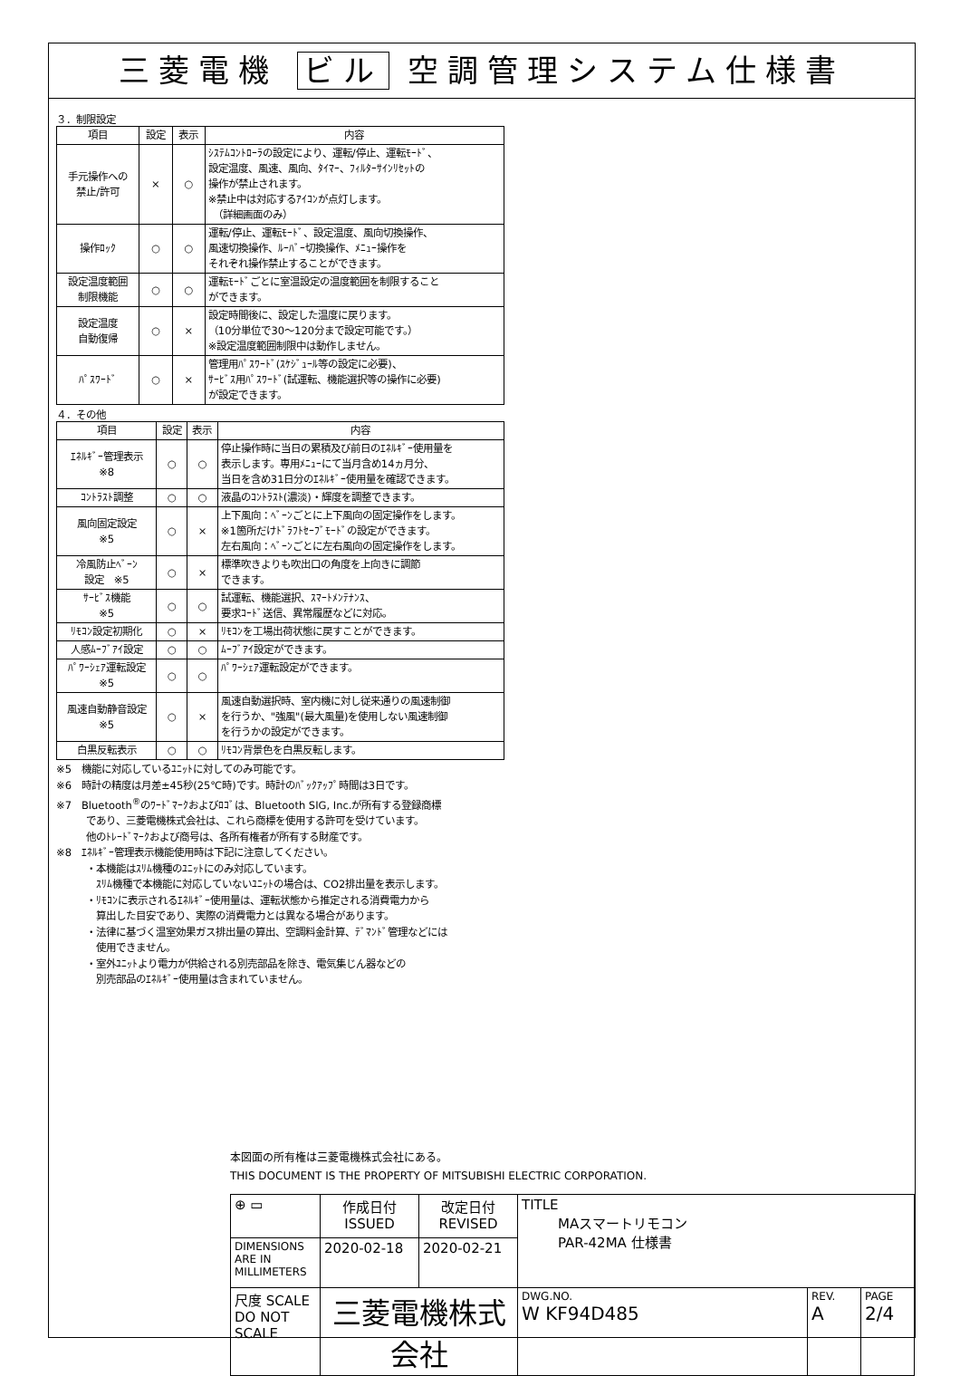三菱電機 ビル 空調管理システム仕様書
３．制限設定
| 項目 | 設定 | 表示 | 内容 |
| --- | --- | --- | --- |
| 手元操作への 禁止/許可 | × | ○ | ｼｽﾃﾑｺﾝﾄﾛｰﾗの設定により、運転/停止、運転ﾓｰﾄﾞ、 設定温度、風速、風向、ﾀｲﾏｰ、ﾌｨﾙﾀｰｻｲﾝﾘｾｯﾄの 操作が禁止されます。 ※禁止中は対応するｱｲｺﾝが点灯します。 （詳細画面のみ） |
| 操作ﾛｯｸ | ○ | ○ | 運転/停止、運転ﾓｰﾄﾞ、設定温度、風向切換操作、 風速切換操作、ﾙｰﾊﾞｰ切換操作、ﾒﾆｭｰ操作を それぞれ操作禁止することができます。 |
| 設定温度範囲 制限機能 | ○ | ○ | 運転ﾓｰﾄﾞごとに室温設定の温度範囲を制限すること ができます。 |
| 設定温度 自動復帰 | ○ | × | 設定時間後に、設定した温度に戻ります。 （10分単位で30～120分まで設定可能です。） ※設定温度範囲制限中は動作しません。 |
| ﾊﾟｽﾜｰﾄﾞ | ○ | × | 管理用ﾊﾟｽﾜｰﾄﾞ(ｽｹｼﾞｭｰﾙ等の設定に必要)、 ｻｰﾋﾞｽ用ﾊﾟｽﾜｰﾄﾞ(試運転、機能選択等の操作に必要) が設定できます。 |
４．その他
| 項目 | 設定 | 表示 | 内容 |
| --- | --- | --- | --- |
| ｴﾈﾙｷﾞｰ管理表示 ※8 | ○ | ○ | 停止操作時に当日の累積及び前日のｴﾈﾙｷﾞｰ使用量を 表示します。専用ﾒﾆｭｰにて当月含め14ヵ月分、 当日を含め31日分のｴﾈﾙｷﾞｰ使用量を確認できます。 |
| ｺﾝﾄﾗｽﾄ調整 | ○ | ○ | 液晶のｺﾝﾄﾗｽﾄ(濃淡)・輝度を調整できます。 |
| 風向固定設定 ※5 | ○ | × | 上下風向：ﾍﾞｰﾝごとに上下風向の固定操作をします。 ※1箇所だけﾄﾞﾗﾌﾄｾｰﾌﾞﾓｰﾄﾞの設定ができます。 左右風向：ﾍﾞｰﾝごとに左右風向の固定操作をします。 |
| 冷風防止ﾍﾞｰﾝ 設定 ※5 | ○ | × | 標準吹きよりも吹出口の角度を上向きに調節 できます。 |
| ｻｰﾋﾞｽ機能 ※5 | ○ | ○ | 試運転、機能選択、ｽﾏｰﾄﾒﾝﾃﾅﾝｽ、 要求ｺｰﾄﾞ送信、異常履歴などに対応。 |
| ﾘﾓｺﾝ設定初期化 | ○ | × | ﾘﾓｺﾝを工場出荷状態に戻すことができます。 |
| 人感ﾑｰﾌﾞｱｲ設定 | ○ | ○ | ﾑｰﾌﾞｱｲ設定ができます。 |
| ﾊﾟﾜｰｼｪｱ運転設定 ※5 | ○ | ○ | ﾊﾟﾜｰｼｪｱ運転設定ができます。 |
| 風速自動静音設定 ※5 | ○ | × | 風速自動選択時、室内機に対し従来通りの風速制御 を行うか、"強風"(最大風量)を使用しない風速制御 を行うかの設定ができます。 |
| 白黒反転表示 | ○ | ○ | ﾘﾓｺﾝ背景色を白黒反転します。 |
※5　機能に対応しているﾕﾆｯﾄに対してのみ可能です。
※6　時計の精度は月差±45秒(25℃時)です。時計のﾊﾞｯｸｱｯﾌﾟ時間は3日です。
※7　Bluetooth<sup>®</sup>のﾜｰﾄﾞﾏｰｸおよびﾛｺﾞは、Bluetooth SIG, Inc.が所有する登録商標
　　　であり、三菱電機株式会社は、これら商標を使用する許可を受けています。
　　　他のﾄﾚｰﾄﾞﾏｰｸおよび商号は、各所有権者が所有する財産です。
※8　ｴﾈﾙｷﾞｰ管理表示機能使用時は下記に注意してください。
　　　・本機能はｽﾘﾑ機種のﾕﾆｯﾄにのみ対応しています。
　　　　ｽﾘﾑ機種で本機能に対応していないﾕﾆｯﾄの場合は、CO2排出量を表示します。
　　　・ﾘﾓｺﾝに表示されるｴﾈﾙｷﾞｰ使用量は、運転状態から推定される消費電力から
　　　　算出した目安であり、実際の消費電力とは異なる場合があります。
　　　・法律に基づく温室効果ガス排出量の算出、空調料金計算、ﾃﾞﾏﾝﾄﾞ管理などには
　　　　使用できません。
　　　・室外ﾕﾆｯﾄより電力が供給される別売部品を除き、電気集じん器などの
　　　　別売部品のｴﾈﾙｷﾞｰ使用量は含まれていません。
本図面の所有権は三菱電機株式会社にある。
THIS DOCUMENT IS THE PROPERTY OF MITSUBISHI ELECTRIC CORPORATION.
| ⊕ ▭ | 作成日付 ISSUED | 改定日付 REVISED | TITLE MAスマートリモコン PAR-42MA 仕様書 | | |
| DIMENSIONS ARE IN MILLIMETERS | 2020-02-18 | 2020-02-21 | | | |
| 尺度 SCALE DO NOT SCALE | 三菱電機株式会社 | | DWG.NO. W KF94D485 | REV. A | PAGE 2/4 |